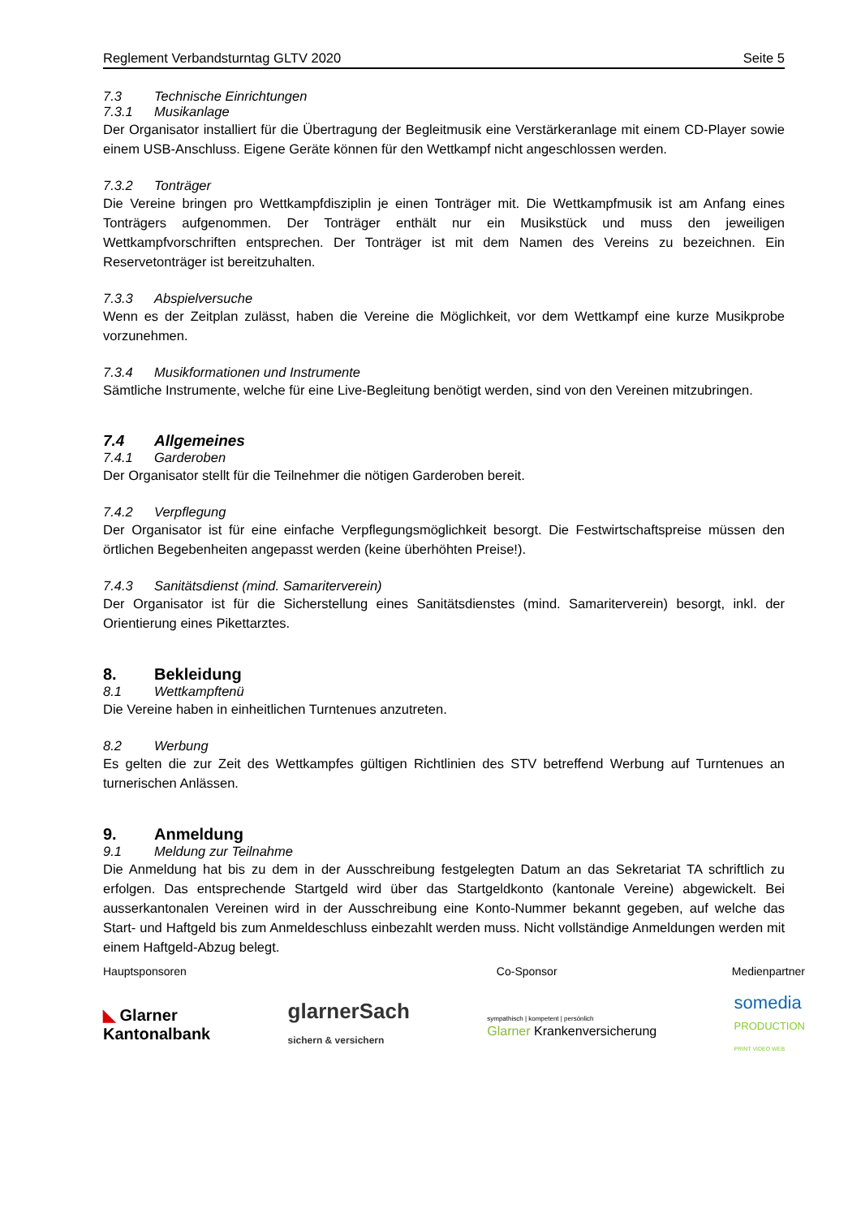Reglement Verbandsturntag GLTV 2020 Seite 5
7.3 Technische Einrichtungen
7.3.1 Musikanlage
Der Organisator installiert für die Übertragung der Begleitmusik eine Verstärkeranlage mit einem CD-Player sowie einem USB-Anschluss. Eigene Geräte können für den Wettkampf nicht angeschlossen werden.
7.3.2 Tonträger
Die Vereine bringen pro Wettkampfdisziplin je einen Tonträger mit. Die Wettkampfmusik ist am Anfang eines Tonträgers aufgenommen. Der Tonträger enthält nur ein Musikstück und muss den jeweiligen Wettkampfvorschriften entsprechen. Der Tonträger ist mit dem Namen des Vereins zu bezeichnen. Ein Reservetonträger ist bereitzuhalten.
7.3.3 Abspielversuche
Wenn es der Zeitplan zulässt, haben die Vereine die Möglichkeit, vor dem Wettkampf eine kurze Musikprobe vorzunehmen.
7.3.4 Musikformationen und Instrumente
Sämtliche Instrumente, welche für eine Live-Begleitung benötigt werden, sind von den Vereinen mitzubringen.
7.4 Allgemeines
7.4.1 Garderoben
Der Organisator stellt für die Teilnehmer die nötigen Garderoben bereit.
7.4.2 Verpflegung
Der Organisator ist für eine einfache Verpflegungsmöglichkeit besorgt. Die Festwirtschaftspreise müssen den örtlichen Begebenheiten angepasst werden (keine überhöhten Preise!).
7.4.3 Sanitätsdienst (mind. Samariterverein)
Der Organisator ist für die Sicherstellung eines Sanitätsdienstes (mind. Samariterverein) besorgt, inkl. der Orientierung eines Pikettarztes.
8. Bekleidung
8.1 Wettkampftenü
Die Vereine haben in einheitlichen Turntenues anzutreten.
8.2 Werbung
Es gelten die zur Zeit des Wettkampfes gültigen Richtlinien des STV betreffend Werbung auf Turntenues an turnerischen Anlässen.
9. Anmeldung
9.1 Meldung zur Teilnahme
Die Anmeldung hat bis zu dem in der Ausschreibung festgelegten Datum an das Sekretariat TA schriftlich zu erfolgen. Das entsprechende Startgeld wird über das Startgeldkonto (kantonale Vereine) abgewickelt. Bei ausserkantonalen Vereinen wird in der Ausschreibung eine Konto-Nummer bekannt gegeben, auf welche das Start- und Haftgeld bis zum Anmeldeschluss einbezahlt werden muss. Nicht vollständige Anmeldungen werden mit einem Haftgeld-Abzug belegt.
Hauptsponsoren Co-Sponsor Medienpartner
◣ Glarner
Kantonalbank glarnerSach
sichern & versichern sympathisch | kompetent | persönlich
Glarner Krankenversicherung somedia
PRODUCTION
PRINT VIDEO WEB